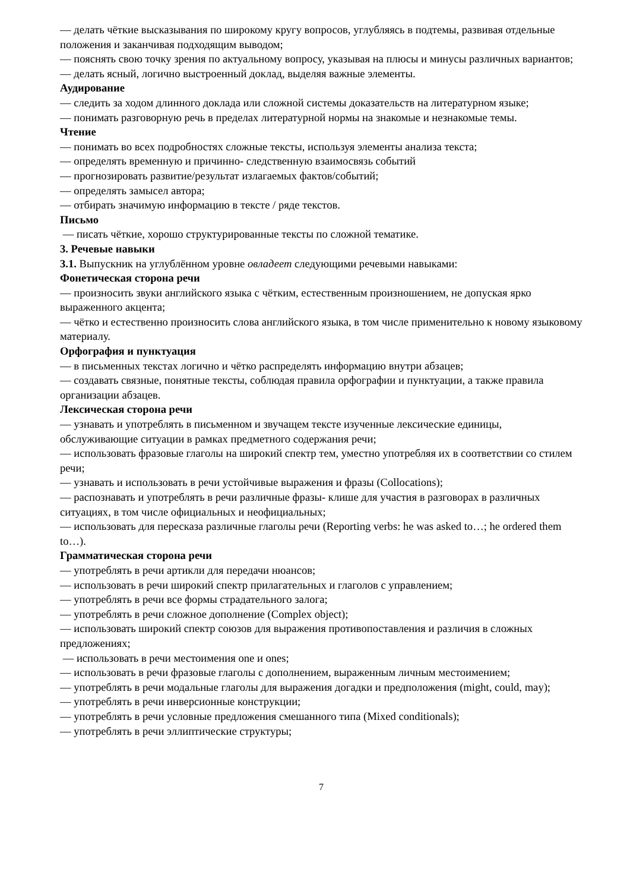— делать чёткие высказывания по широкому кругу вопросов, углубляясь в подтемы, развивая отдельные положения и заканчивая подходящим выводом;
— пояснять свою точку зрения по актуальному вопросу, указывая на плюсы и минусы различных вариантов;
— делать ясный, логично выстроенный доклад, выделяя важные элементы.
Аудирование
— следить за ходом длинного доклада или сложной системы доказательств на литературном языке;
— понимать разговорную речь в пределах литературной нормы на знакомые и незнакомые темы.
Чтение
— понимать во всех подробностях сложные тексты, используя элементы анализа текста;
— определять временную и причинно- следственную взаимосвязь событий
— прогнозировать развитие/результат излагаемых фактов/событий;
— определять замысел автора;
— отбирать значимую информацию в тексте / ряде текстов.
Письмо
— писать чёткие, хорошо структурированные тексты по сложной тематике.
3. Речевые навыки
3.1. Выпускник на углублённом уровне овладеет следующими речевыми навыками:
Фонетическая сторона речи
— произносить звуки английского языка с чётким, естественным произношением, не допуская ярко выраженного акцента;
— чётко и естественно произносить слова английского языка, в том числе применительно к новому языковому материалу.
Орфография и пунктуация
— в письменных текстах логично и чётко распределять информацию внутри абзацев;
— создавать связные, понятные тексты, соблюдая правила орфографии и пунктуации, а также правила организации абзацев.
Лексическая сторона речи
— узнавать и употреблять в письменном и звучащем тексте изученные лексические единицы, обслуживающие ситуации в рамках предметного содержания речи;
— использовать фразовые глаголы на широкий спектр тем, уместно употребляя их в соответствии со стилем речи;
— узнавать и использовать в речи устойчивые выражения и фразы (Collocations);
— распознавать и употреблять в речи различные фразы- клише для участия в разговорах в различных ситуациях, в том числе официальных и неофициальных;
— использовать для пересказа различные глаголы речи (Reporting verbs: he was asked to…; he ordered them to…).
Грамматическая сторона речи
— употреблять в речи артикли для передачи нюансов;
— использовать в речи широкий спектр прилагательных и глаголов с управлением;
— употреблять в речи все формы страдательного залога;
— употреблять в речи сложное дополнение (Complex object);
— использовать широкий спектр союзов для выражения противопоставления и различия в сложных предложениях;
— использовать в речи местоимения one и ones;
— использовать в речи фразовые глаголы с дополнением, выраженным личным местоимением;
— употреблять в речи модальные глаголы для выражения догадки и предположения (might, could, may);
— употреблять в речи инверсионные конструкции;
— употреблять в речи условные предложения смешанного типа (Mixed conditionals);
— употреблять в речи эллиптические структуры;
7